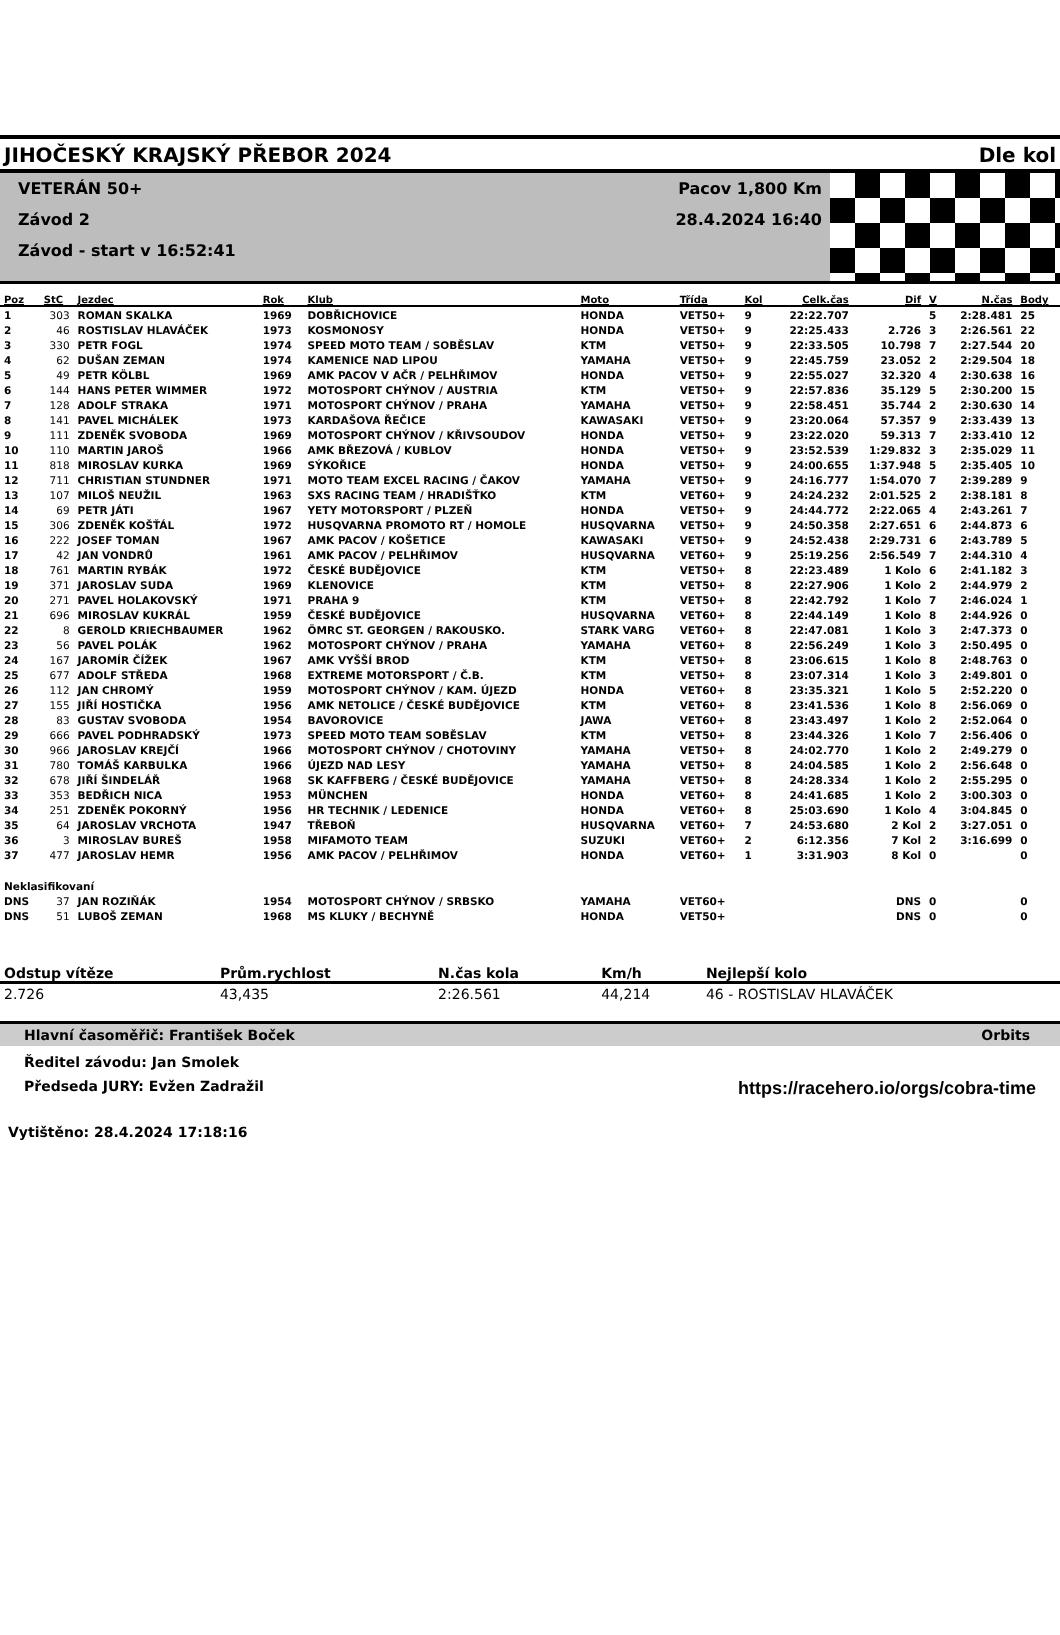JIHOČESKÝ KRAJSKÝ PŘEBOR 2024 Dle kol
VETERÁN 50+
Závod 2
Závod - start v 16:52:41
Pacov 1,800 Km
28.4.2024 16:40
| Poz | StC | Jezdec | Rok | Klub | Moto | Třída | Kol | Celk.čas | Dif | V | N.čas | Body |
| --- | --- | --- | --- | --- | --- | --- | --- | --- | --- | --- | --- | --- |
| 1 | 303 | ROMAN SKALKA | 1969 | DOBŘICHOVICE | HONDA | VET50+ | 9 | 22:22.707 | | 5 | 2:28.481 | 25 |
| 2 | 46 | ROSTISLAV HLAVÁČEK | 1973 | KOSMONOSY | HONDA | VET50+ | 9 | 22:25.433 | 2.726 | 3 | 2:26.561 | 22 |
| 3 | 330 | PETR FOGL | 1974 | SPEED MOTO TEAM / SOBĚSLAV | KTM | VET50+ | 9 | 22:33.505 | 10.798 | 7 | 2:27.544 | 20 |
| 4 | 62 | DUŠAN ZEMAN | 1974 | KAMENICE NAD LIPOU | YAMAHA | VET50+ | 9 | 22:45.759 | 23.052 | 2 | 2:29.504 | 18 |
| 5 | 49 | PETR KÖLBL | 1969 | AMK PACOV V AČR / PELHŘIMOV | HONDA | VET50+ | 9 | 22:55.027 | 32.320 | 4 | 2:30.638 | 16 |
| 6 | 144 | HANS PETER WIMMER | 1972 | MOTOSPORT CHÝNOV / AUSTRIA | KTM | VET50+ | 9 | 22:57.836 | 35.129 | 5 | 2:30.200 | 15 |
| 7 | 128 | ADOLF STRAKA | 1971 | MOTOSPORT CHÝNOV / PRAHA | YAMAHA | VET50+ | 9 | 22:58.451 | 35.744 | 2 | 2:30.630 | 14 |
| 8 | 141 | PAVEL MICHÁLEK | 1973 | KARDAŠOVA ŘEČICE | KAWASAKI | VET50+ | 9 | 23:20.064 | 57.357 | 9 | 2:33.439 | 13 |
| 9 | 111 | ZDENĚK SVOBODA | 1969 | MOTOSPORT CHÝNOV / KŘIVSOUDOV | HONDA | VET50+ | 9 | 23:22.020 | 59.313 | 7 | 2:33.410 | 12 |
| 10 | 110 | MARTIN JAROŠ | 1966 | AMK BŘEZOVÁ / KUBLOV | HONDA | VET50+ | 9 | 23:52.539 | 1:29.832 | 3 | 2:35.029 | 11 |
| 11 | 818 | MIROSLAV KURKA | 1969 | SÝKOŘICE | HONDA | VET50+ | 9 | 24:00.655 | 1:37.948 | 5 | 2:35.405 | 10 |
| 12 | 711 | CHRISTIAN STUNDNER | 1971 | MOTO TEAM EXCEL RACING / ČAKOV | YAMAHA | VET50+ | 9 | 24:16.777 | 1:54.070 | 7 | 2:39.289 | 9 |
| 13 | 107 | MILOŠ NEUŽIL | 1963 | SXS RACING TEAM / HRADIŠŤKO | KTM | VET60+ | 9 | 24:24.232 | 2:01.525 | 2 | 2:38.181 | 8 |
| 14 | 69 | PETR JÁTI | 1967 | YETY MOTORSPORT / PLZEŇ | HONDA | VET50+ | 9 | 24:44.772 | 2:22.065 | 4 | 2:43.261 | 7 |
| 15 | 306 | ZDENĚK KOŠŤÁL | 1972 | HUSQVARNA PROMOTO RT / HOMOLE | HUSQVARNA | VET50+ | 9 | 24:50.358 | 2:27.651 | 6 | 2:44.873 | 6 |
| 16 | 222 | JOSEF TOMAN | 1967 | AMK PACOV / KOŠETICE | KAWASAKI | VET50+ | 9 | 24:52.438 | 2:29.731 | 6 | 2:43.789 | 5 |
| 17 | 42 | JAN VONDRŮ | 1961 | AMK PACOV / PELHŘIMOV | HUSQVARNA | VET60+ | 9 | 25:19.256 | 2:56.549 | 7 | 2:44.310 | 4 |
| 18 | 761 | MARTIN RYBÁK | 1972 | ČESKÉ BUDĚJOVICE | KTM | VET50+ | 8 | 22:23.489 | 1 Kolo | 6 | 2:41.182 | 3 |
| 19 | 371 | JAROSLAV SUDA | 1969 | KLENOVICE | KTM | VET50+ | 8 | 22:27.906 | 1 Kolo | 2 | 2:44.979 | 2 |
| 20 | 271 | PAVEL HOLAKOVSKÝ | 1971 | PRAHA 9 | KTM | VET50+ | 8 | 22:42.792 | 1 Kolo | 7 | 2:46.024 | 1 |
| 21 | 696 | MIROSLAV KUKRÁL | 1959 | ČESKÉ BUDĚJOVICE | HUSQVARNA | VET60+ | 8 | 22:44.149 | 1 Kolo | 8 | 2:44.926 | 0 |
| 22 | 8 | GEROLD KRIECHBAUMER | 1962 | ÖMRC ST. GEORGEN / RAKOUSKO. | STARK VARG | VET60+ | 8 | 22:47.081 | 1 Kolo | 3 | 2:47.373 | 0 |
| 23 | 56 | PAVEL POLÁK | 1962 | MOTOSPORT CHÝNOV / PRAHA | YAMAHA | VET60+ | 8 | 22:56.249 | 1 Kolo | 3 | 2:50.495 | 0 |
| 24 | 167 | JAROMÍR ČÍŽEK | 1967 | AMK VYŠŠÍ BROD | KTM | VET50+ | 8 | 23:06.615 | 1 Kolo | 8 | 2:48.763 | 0 |
| 25 | 677 | ADOLF STŘEDA | 1968 | EXTREME MOTORSPORT / Č.B. | KTM | VET50+ | 8 | 23:07.314 | 1 Kolo | 3 | 2:49.801 | 0 |
| 26 | 112 | JAN CHROMÝ | 1959 | MOTOSPORT CHÝNOV / KAM. ÚJEZD | HONDA | VET60+ | 8 | 23:35.321 | 1 Kolo | 5 | 2:52.220 | 0 |
| 27 | 155 | JIŘÍ HOSTIČKA | 1956 | AMK NETOLICE / ČESKÉ BUDĚJOVICE | KTM | VET60+ | 8 | 23:41.536 | 1 Kolo | 8 | 2:56.069 | 0 |
| 28 | 83 | GUSTAV SVOBODA | 1954 | BAVOROVICE | JAWA | VET60+ | 8 | 23:43.497 | 1 Kolo | 2 | 2:52.064 | 0 |
| 29 | 666 | PAVEL PODHRADSKÝ | 1973 | SPEED MOTO TEAM SOBĚSLAV | KTM | VET50+ | 8 | 23:44.326 | 1 Kolo | 7 | 2:56.406 | 0 |
| 30 | 966 | JAROSLAV KREJČÍ | 1966 | MOTOSPORT CHÝNOV / CHOTOVINY | YAMAHA | VET50+ | 8 | 24:02.770 | 1 Kolo | 2 | 2:49.279 | 0 |
| 31 | 780 | TOMÁŠ KARBULKA | 1966 | ÚJEZD NAD LESY | YAMAHA | VET50+ | 8 | 24:04.585 | 1 Kolo | 2 | 2:56.648 | 0 |
| 32 | 678 | JIŘÍ ŠINDELÁŘ | 1968 | SK KAFFBERG / ČESKÉ BUDĚJOVICE | YAMAHA | VET50+ | 8 | 24:28.334 | 1 Kolo | 2 | 2:55.295 | 0 |
| 33 | 353 | BEDŘICH NICA | 1953 | MÜNCHEN | HONDA | VET60+ | 8 | 24:41.685 | 1 Kolo | 2 | 3:00.303 | 0 |
| 34 | 251 | ZDENĚK POKORNÝ | 1956 | HR TECHNIK / LEDENICE | HONDA | VET60+ | 8 | 25:03.690 | 1 Kolo | 4 | 3:04.845 | 0 |
| 35 | 64 | JAROSLAV VRCHOTA | 1947 | TŘEBOŇ | HUSQVARNA | VET60+ | 7 | 24:53.680 | 2 Kol | 2 | 3:27.051 | 0 |
| 36 | 3 | MIROSLAV BUREŠ | 1958 | MIFAMOTO TEAM | SUZUKI | VET60+ | 2 | 6:12.356 | 7 Kol | 2 | 3:16.699 | 0 |
| 37 | 477 | JAROSLAV HEMR | 1956 | AMK PACOV / PELHŘIMOV | HONDA | VET60+ | 1 | 3:31.903 | 8 Kol | 0 | | 0 |
| Neklasifikovaní | | | | | | | | | | | | |
| DNS | 37 | JAN ROZIŇÁK | 1954 | MOTOSPORT CHÝNOV / SRBSKO | YAMAHA | VET60+ | | | DNS | 0 | | 0 |
| DNS | 51 | LUBOŠ ZEMAN | 1968 | MS KLUKY / BECHYNĚ | HONDA | VET50+ | | | DNS | 0 | | 0 |
| Odstup vítěze | Prům.rychlost | N.čas kola | Km/h | Nejlepší kolo |
| --- | --- | --- | --- | --- |
| 2.726 | 43,435 | 2:26.561 | 44,214 | 46 - ROSTISLAV HLAVÁČEK |
Hlavní časoměřič: František Boček Orbits
Ředitel závodu: Jan Smolek
Předseda JURY: Evžen Zadražil https://racehero.io/orgs/cobra-time
Vytištěno: 28.4.2024 17:18:16